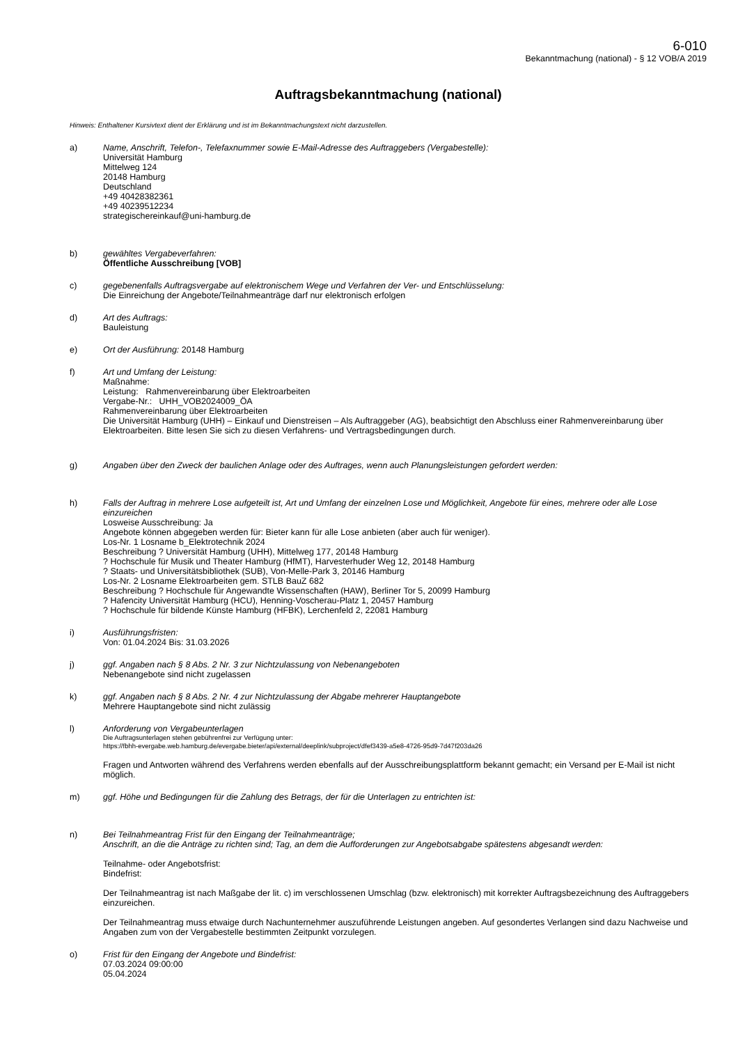6-010
Bekanntmachung (national) - § 12 VOB/A 2019
Auftragsbekanntmachung (national)
Hinweis: Enthaltener Kursivtext dient der Erklärung und ist im Bekanntmachungstext nicht darzustellen.
a) Name, Anschrift, Telefon-, Telefaxnummer sowie E-Mail-Adresse des Auftraggebers (Vergabestelle):
Universität Hamburg
Mittelweg 124
20148 Hamburg
Deutschland
+49 40428382361
+49 40239512234
strategischereinkauf@uni-hamburg.de
b) gewähltes Vergabeverfahren:
Öffentliche Ausschreibung [VOB]
c) gegebenenfalls Auftragsvergabe auf elektronischem Wege und Verfahren der Ver- und Entschlüsselung:
Die Einreichung der Angebote/Teilnahmeanträge darf nur elektronisch erfolgen
d) Art des Auftrags:
Bauleistung
e) Ort der Ausführung: 20148 Hamburg
f) Art und Umfang der Leistung:
Maßnahme:
Leistung: Rahmenvereinbarung über Elektroarbeiten
Vergabe-Nr.: UHH_VOB2024009_ÖA
Rahmenvereinbarung über Elektroarbeiten
Die Universität Hamburg (UHH) – Einkauf und Dienstreisen – Als Auftraggeber (AG), beabsichtigt den Abschluss einer Rahmenvereinbarung über Elektroarbeiten. Bitte lesen Sie sich zu diesen Verfahrens- und Vertragsbedingungen durch.
g) Angaben über den Zweck der baulichen Anlage oder des Auftrages, wenn auch Planungsleistungen gefordert werden:
h) Falls der Auftrag in mehrere Lose aufgeteilt ist, Art und Umfang der einzelnen Lose und Möglichkeit, Angebote für eines, mehrere oder alle Lose einzureichen
Losweise Ausschreibung: Ja
Angebote können abgegeben werden für: Bieter kann für alle Lose anbieten (aber auch für weniger).
Los-Nr. 1 Losname b_Elektrotechnik 2024
Beschreibung ? Universität Hamburg (UHH), Mittelweg 177, 20148 Hamburg
? Hochschule für Musik und Theater Hamburg (HfMT), Harvesterhuder Weg 12, 20148 Hamburg
? Staats- und Universitätsbibliothek (SUB), Von-Melle-Park 3, 20146 Hamburg
Los-Nr. 2 Losname Elektroarbeiten gem. STLB BauZ 682
Beschreibung ? Hochschule für Angewandte Wissenschaften (HAW), Berliner Tor 5, 20099 Hamburg
? Hafencity Universität Hamburg (HCU), Henning-Voscherau-Platz 1, 20457 Hamburg
? Hochschule für bildende Künste Hamburg (HFBK), Lerchenfeld 2, 22081 Hamburg
i) Ausführungsfristen:
Von: 01.04.2024 Bis: 31.03.2026
j) ggf. Angaben nach § 8 Abs. 2 Nr. 3 zur Nichtzulassung von Nebenangeboten
Nebenangebote sind nicht zugelassen
k) ggf. Angaben nach § 8 Abs. 2 Nr. 4 zur Nichtzulassung der Abgabe mehrerer Hauptangebote
Mehrere Hauptangebote sind nicht zulässig
l) Anforderung von Vergabeunterlagen
Die Auftragsunterlagen stehen gebührenfrei zur Verfügung unter:
https://fbhh-evergabe.web.hamburg.de/evergabe.bieter/api/external/deeplink/subproject/dfef3439-a5e8-4726-95d9-7d47f203da26
Fragen und Antworten während des Verfahrens werden ebenfalls auf der Ausschreibungsplattform bekannt gemacht; ein Versand per E-Mail ist nicht möglich.
m) ggf. Höhe und Bedingungen für die Zahlung des Betrags, der für die Unterlagen zu entrichten ist:
n) Bei Teilnahmeantrag Frist für den Eingang der Teilnahmeanträge;
Anschrift, an die die Anträge zu richten sind; Tag, an dem die Aufforderungen zur Angebotsabgabe spätestens abgesandt werden:
Teilnahme- oder Angebotsfrist:
Bindefrist:
Der Teilnahmeantrag ist nach Maßgabe der lit. c) im verschlossenen Umschlag (bzw. elektronisch) mit korrekter Auftragsbezeichnung des Auftraggebers einzureichen.
Der Teilnahmeantrag muss etwaige durch Nachunternehmer auszuführende Leistungen angeben. Auf gesondertes Verlangen sind dazu Nachweise und Angaben zum von der Vergabestelle bestimmten Zeitpunkt vorzulegen.
o) Frist für den Eingang der Angebote und Bindefrist:
07.03.2024 09:00:00
05.04.2024